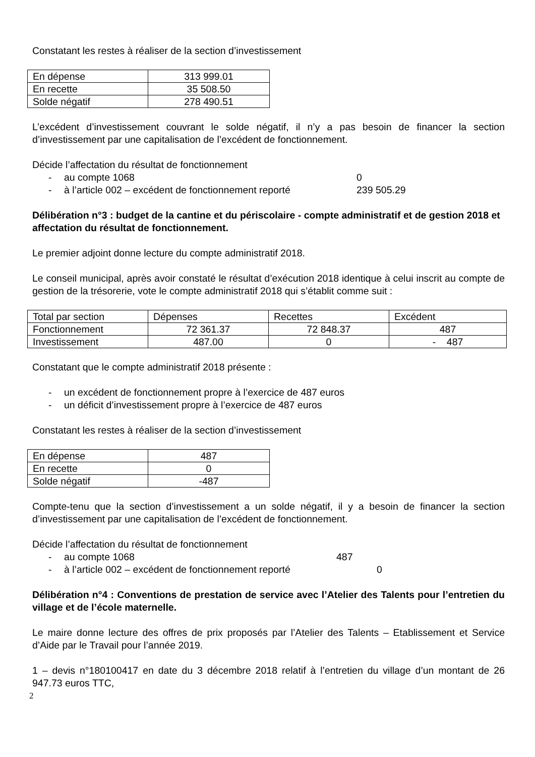Constatant les restes à réaliser de la section d’investissement
| En dépense | 313 999.01 |
| En recette | 35 508.50 |
| Solde négatif | 278 490.51 |
L’excédent d’investissement couvrant le solde négatif, il n’y a pas besoin de financer la section d’investissement par une capitalisation de l’excédent de fonctionnement.
Décide l’affectation du résultat de fonctionnement
- au compte 1068 0
- à l’article 002 – excédent de fonctionnement reporté 239 505.29
Délibération n°3 : budget de la cantine et du périscolaire - compte administratif et de gestion 2018 et affectation du résultat de fonctionnement.
Le premier adjoint donne lecture du compte administratif 2018.
Le conseil municipal, après avoir constaté le résultat d’exécution 2018 identique à celui inscrit au compte de gestion de la trésorerie, vote le compte administratif 2018 qui s’établit comme suit :
| Total par section | Dépenses | Recettes | Excédent |
| Fonctionnement | 72 361.37 | 72 848.37 | 487 |
| Investissement | 487.00 | 0 | - 487 |
Constatant que le compte administratif 2018 présente :
- un excédent de fonctionnement propre à l’exercice de 487 euros
- un déficit d’investissement propre à l’exercice de 487 euros
Constatant les restes à réaliser de la section d’investissement
| En dépense | 487 |
| En recette | 0 |
| Solde négatif | -487 |
Compte-tenu que la section d’investissement a un solde négatif, il y a besoin de financer la section d’investissement par une capitalisation de l’excédent de fonctionnement.
Décide l’affectation du résultat de fonctionnement
- au compte 1068 487
- à l’article 002 – excédent de fonctionnement reporté 0
Délibération n°4 : Conventions de prestation de service avec l’Atelier des Talents pour l’entretien du village et de l’école maternelle.
Le maire donne lecture des offres de prix proposés par l’Atelier des Talents – Etablissement et Service d’Aide par le Travail pour l’année 2019.
1 – devis n°180100417 en date du 3 décembre 2018 relatif à l’entretien du village d’un montant de 26 947.73 euros TTC,
2